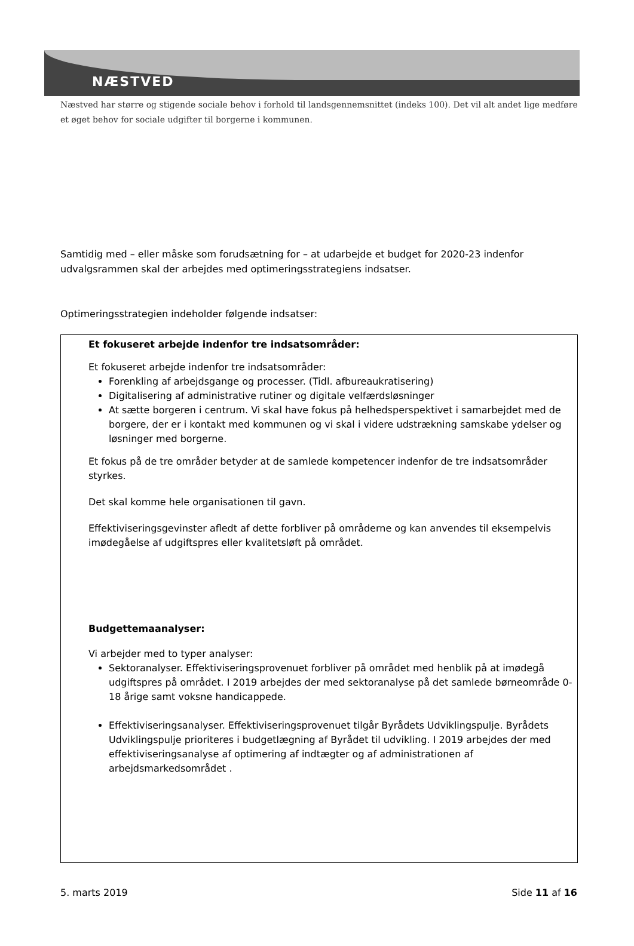NÆSTVED
Næstved har større og stigende sociale behov i forhold til landsgennemsnittet (indeks 100). Det vil alt andet lige medføre et øget behov for sociale udgifter til borgerne i kommunen.
Samtidig med – eller måske som forudsætning for – at udarbejde et budget for 2020-23 indenfor udvalgsrammen skal der arbejdes med optimeringsstrategiens indsatser.
Optimeringsstrategien indeholder følgende indsatser:
Et fokuseret arbejde indenfor tre indsatsområder:
Et fokuseret arbejde indenfor tre indsatsområder:
Forenkling af arbejdsgange og processer. (Tidl. afbureaukratisering)
Digitalisering af administrative rutiner og digitale velfærdsløsninger
At sætte borgeren i centrum. Vi skal have fokus på helhedsperspektivet i samarbejdet med de borgere, der er i kontakt med kommunen og vi skal i videre udstrækning samskabe ydelser og løsninger med borgerne.
Et fokus på de tre områder betyder at de samlede kompetencer indenfor de tre indsatsområder styrkes.
Det skal komme hele organisationen til gavn.
Effektiviseringsgevinster afledt af dette forbliver på områderne og kan anvendes til eksempelvis imødegåelse af udgiftspres eller kvalitetsløft på området.
Budgettemaanalyser:
Vi arbejder med to typer analyser:
Sektoranalyser. Effektiviseringsprovenuet forbliver på området med henblik på at imødegå udgiftspres på området. I 2019 arbejdes der med sektoranalyse på det samlede børneområde 0-18 årige samt voksne handicappede.
Effektiviseringsanalyser. Effektiviseringsprovenuet tilgår Byrådets Udviklingspulje. Byrådets Udviklingspulje prioriteres i budgetlægning af Byrådet til udvikling. I 2019 arbejdes der med effektiviseringsanalyse af optimering af indtægter og af administrationen af arbejdsmarkedsområdet .
5. marts 2019 Side 11 af 16